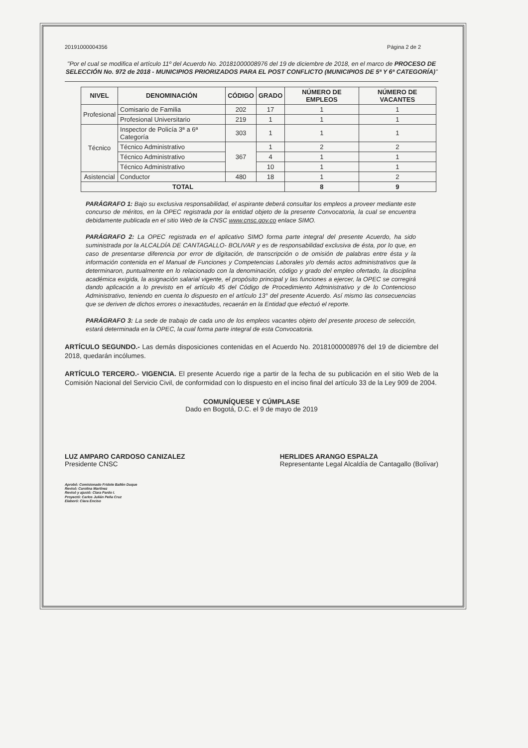20191000004356 Página 2 de 2
"Por el cual se modifica el artículo 11º del Acuerdo No. 20181000008976 del 19 de diciembre de 2018, en el marco de PROCESO DE SELECCIÓN No. 972 de 2018 - MUNICIPIOS PRIORIZADOS PARA EL POST CONFLICTO (MUNICIPIOS DE 5ª Y 6ª CATEGORÍA)"
| NIVEL | DENOMINACIÓN | CÓDIGO | GRADO | NÚMERO DE EMPLEOS | NÚMERO DE VACANTES |
| --- | --- | --- | --- | --- | --- |
| Profesional | Comisario de Familia | 202 | 17 | 1 | 1 |
| | Profesional Universitario | 219 | 1 | 1 | 1 |
| Técnico | Inspector de Policía 3ª a 6ª Categoría | 303 | 1 | 1 | 1 |
| | Técnico Administrativo | 367 | 1 | 2 | 2 |
| | Técnico Administrativo | | 4 | 1 | 1 |
| | Técnico Administrativo | | 10 | 1 | 1 |
| Asistencial | Conductor | 480 | 18 | 1 | 2 |
| TOTAL | | | | 8 | 9 |
PARÁGRAFO 1: Bajo su exclusiva responsabilidad, el aspirante deberá consultar los empleos a proveer mediante este concurso de méritos, en la OPEC registrada por la entidad objeto de la presente Convocatoria, la cual se encuentra debidamente publicada en el sitio Web de la CNSC www.cnsc.gov.co enlace SIMO.
PARÁGRAFO 2: La OPEC registrada en el aplicativo SIMO forma parte integral del presente Acuerdo, ha sido suministrada por la ALCALDÍA DE CANTAGALLO- BOLIVAR y es de responsabilidad exclusiva de ésta, por lo que, en caso de presentarse diferencia por error de digitación, de transcripción o de omisión de palabras entre ésta y la información contenida en el Manual de Funciones y Competencias Laborales y/o demás actos administrativos que la determinaron, puntualmente en lo relacionado con la denominación, código y grado del empleo ofertado, la disciplina académica exigida, la asignación salarial vigente, el propósito principal y las funciones a ejercer, la OPEC se corregirá dando aplicación a lo previsto en el artículo 45 del Código de Procedimiento Administrativo y de lo Contencioso Administrativo, teniendo en cuenta lo dispuesto en el artículo 13° del presente Acuerdo. Así mismo las consecuencias que se deriven de dichos errores o inexactitudes, recaerán en la Entidad que efectuó el reporte.
PARÁGRAFO 3: La sede de trabajo de cada uno de los empleos vacantes objeto del presente proceso de selección, estará determinada en la OPEC, la cual forma parte integral de esta Convocatoria.
ARTÍCULO SEGUNDO.- Las demás disposiciones contenidas en el Acuerdo No. 20181000008976 del 19 de diciembre del 2018, quedarán incólumes.
ARTÍCULO TERCERO.- VIGENCIA. El presente Acuerdo rige a partir de la fecha de su publicación en el sitio Web de la Comisión Nacional del Servicio Civil, de conformidad con lo dispuesto en el inciso final del artículo 33 de la Ley 909 de 2004.
COMUNÍQUESE Y CÚMPLASE
Dado en Bogotá, D.C. el 9 de mayo de 2019
LUZ AMPARO CARDOSO CANIZALEZ
Presidente CNSC
HERLIDES ARANGO ESPALZA
Representante Legal Alcaldía de Cantagallo (Bolívar)
Aprobó: Comisionado Fridole Ballén Duque
Revisó: Carolina Martínez
Revisó y ajustó: Clara Pardo I.
Proyectó: Carlos Julián Peña Cruz
Elaboró: Clara Enciso